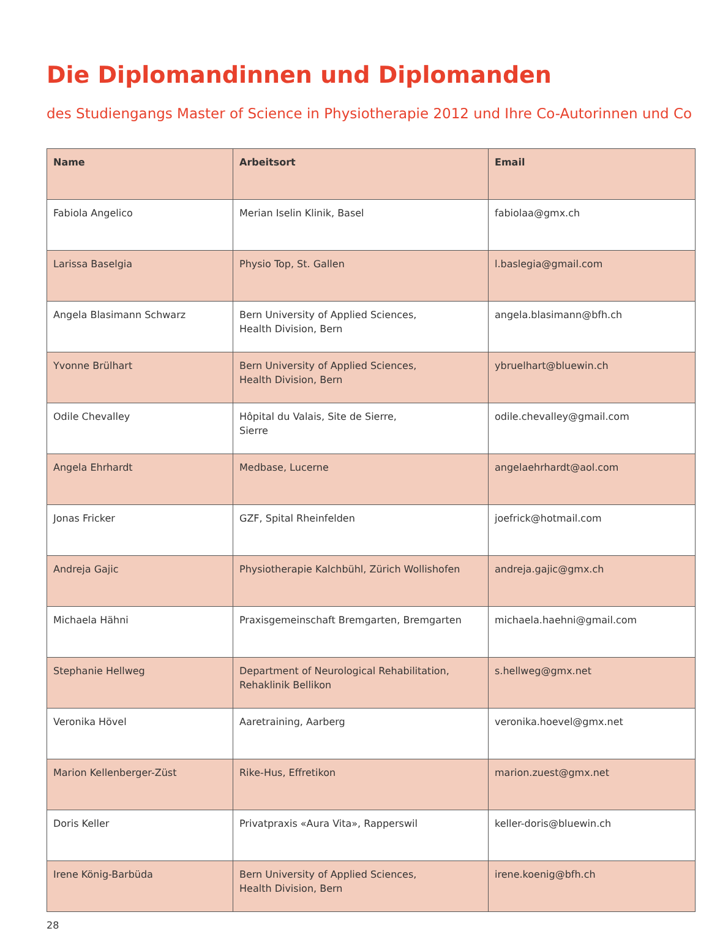Die Diplomandinnen und Diplomanden
des Studiengangs Master of Science in Physiotherapie 2012 und Ihre Co-Autorinnen und Co
| Name | Arbeitsort | Email |
| --- | --- | --- |
| Fabiola Angelico | Merian Iselin Klinik, Basel | fabiolaa@gmx.ch |
| Larissa Baselgia | Physio Top, St. Gallen | l.baslegia@gmail.com |
| Angela Blasimann Schwarz | Bern University of Applied Sciences, Health Division, Bern | angela.blasimann@bfh.ch |
| Yvonne Brülhart | Bern University of Applied Sciences, Health Division, Bern | ybruelhart@bluewin.ch |
| Odile Chevalley | Hôpital du Valais, Site de Sierre, Sierre | odile.chevalley@gmail.com |
| Angela Ehrhardt | Medbase, Lucerne | angelaehrhardt@aol.com |
| Jonas Fricker | GZF, Spital Rheinfelden | joefrick@hotmail.com |
| Andreja Gajic | Physiotherapie Kalchbühl, Zürich Wollishofen | andreja.gajic@gmx.ch |
| Michaela Hähni | Praxisgemeinschaft Bremgarten, Bremgarten | michaela.haehni@gmail.com |
| Stephanie Hellweg | Department of Neurological Rehabilitation, Rehaklinik Bellikon | s.hellweg@gmx.net |
| Veronika Hövel | Aaretraining, Aarberg | veronika.hoevel@gmx.net |
| Marion Kellenberger-Züst | Rike-Hus, Effretikon | marion.zuest@gmx.net |
| Doris Keller | Privatpraxis «Aura Vita», Rapperswil | keller-doris@bluewin.ch |
| Irene König-Barbüda | Bern University of Applied Sciences, Health Division, Bern | irene.koenig@bfh.ch |
28